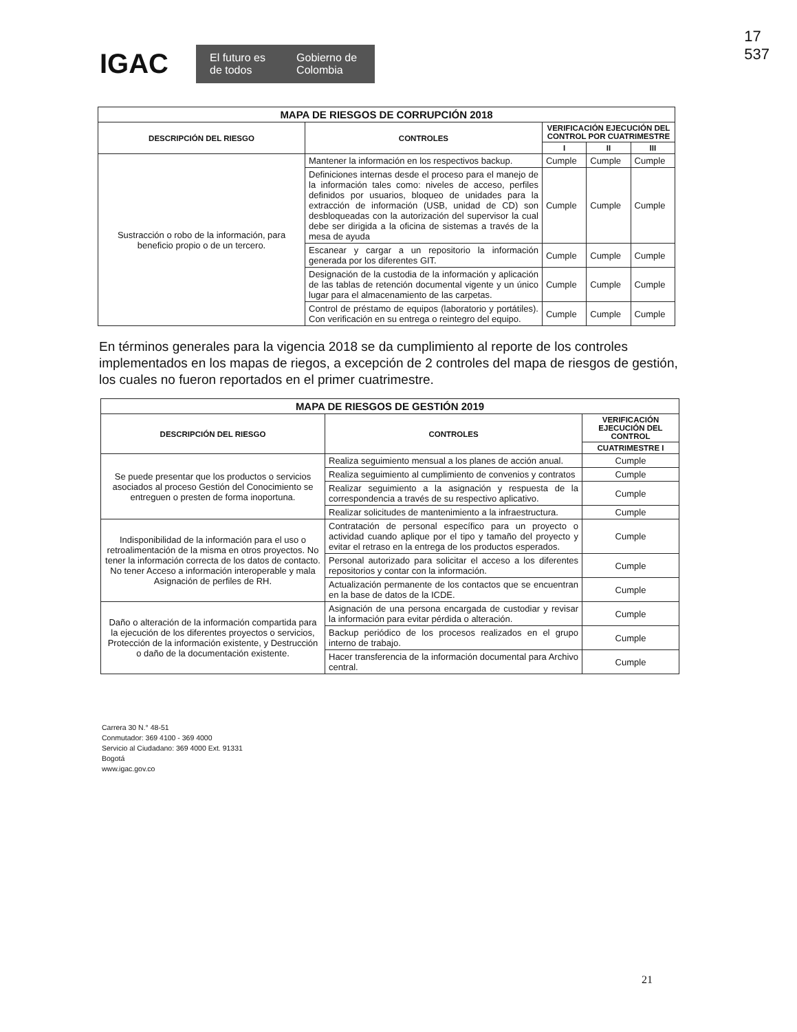17
537
IGAC
El futuro es de todos Gobierno de Colombia
| MAPA DE RIESGOS DE CORRUPCIÓN 2018 | | | | |
| --- | --- | --- | --- | --- |
| DESCRIPCIÓN DEL RIESGO | CONTROLES | VERIFICACIÓN EJECUCIÓN DEL CONTROL POR CUATRIMESTRE | | |
| | | I | II | III |
| Sustracción o robo de la información, para beneficio propio o de un tercero. | Mantener la información en los respectivos backup. | Cumple | Cumple | Cumple |
| | Definiciones internas desde el proceso para el manejo de la información tales como: niveles de acceso, perfiles definidos por usuarios, bloqueo de unidades para la extracción de información (USB, unidad de CD) son desbloqueadas con la autorización del supervisor la cual debe ser dirigida a la oficina de sistemas a través de la mesa de ayuda | Cumple | Cumple | Cumple |
| | Escanear y cargar a un repositorio la información generada por los diferentes GIT. | Cumple | Cumple | Cumple |
| | Designación de la custodia de la información y aplicación de las tablas de retención documental vigente y un único lugar para el almacenamiento de las carpetas. | Cumple | Cumple | Cumple |
| | Control de préstamo de equipos (laboratorio y portátiles). Con verificación en su entrega o reintegro del equipo. | Cumple | Cumple | Cumple |
En términos generales para la vigencia 2018 se da cumplimiento al reporte de los controles implementados en los mapas de riegos, a excepción de 2 controles del mapa de riesgos de gestión, los cuales no fueron reportados en el primer cuatrimestre.
| MAPA DE RIESGOS DE GESTIÓN 2019 | | |
| --- | --- | --- |
| DESCRIPCIÓN DEL RIESGO | CONTROLES | VERIFICACIÓN EJECUCIÓN DEL CONTROL |
| | | CUATRIMESTRE I |
| Se puede presentar que los productos o servicios asociados al proceso Gestión del Conocimiento se entreguen o presten de forma inoportuna. | Realiza seguimiento mensual a los planes de acción anual. | Cumple |
| | Realiza seguimiento al cumplimiento de convenios y contratos | Cumple |
| | Realizar seguimiento a la asignación y respuesta de la correspondencia a través de su respectivo aplicativo. | Cumple |
| | Realizar solicitudes de mantenimiento a la infraestructura. | Cumple |
| Indisponibilidad de la información para el uso o retroalimentación de la misma en otros proyectos. No tener la información correcta de los datos de contacto. No tener Acceso a información interoperable y mala Asignación de perfiles de RH. | Contratación de personal específico para un proyecto o actividad cuando aplique por el tipo y tamaño del proyecto y evitar el retraso en la entrega de los productos esperados. | Cumple |
| | Personal autorizado para solicitar el acceso a los diferentes repositorios y contar con la información. | Cumple |
| | Actualización permanente de los contactos que se encuentran en la base de datos de la ICDE. | Cumple |
| Daño o alteración de la información compartida para la ejecución de los diferentes proyectos o servicios, Protección de la información existente, y Destrucción o daño de la documentación existente. | Asignación de una persona encargada de custodiar y revisar la información para evitar pérdida o alteración. | Cumple |
| | Backup periódico de los procesos realizados en el grupo interno de trabajo. | Cumple |
| | Hacer transferencia de la información documental para Archivo central. | Cumple |
Carrera 30 N.° 48-51
Conmutador: 369 4100 - 369 4000
Servicio al Ciudadano: 369 4000 Ext. 91331
Bogotá
www.igac.gov.co
21